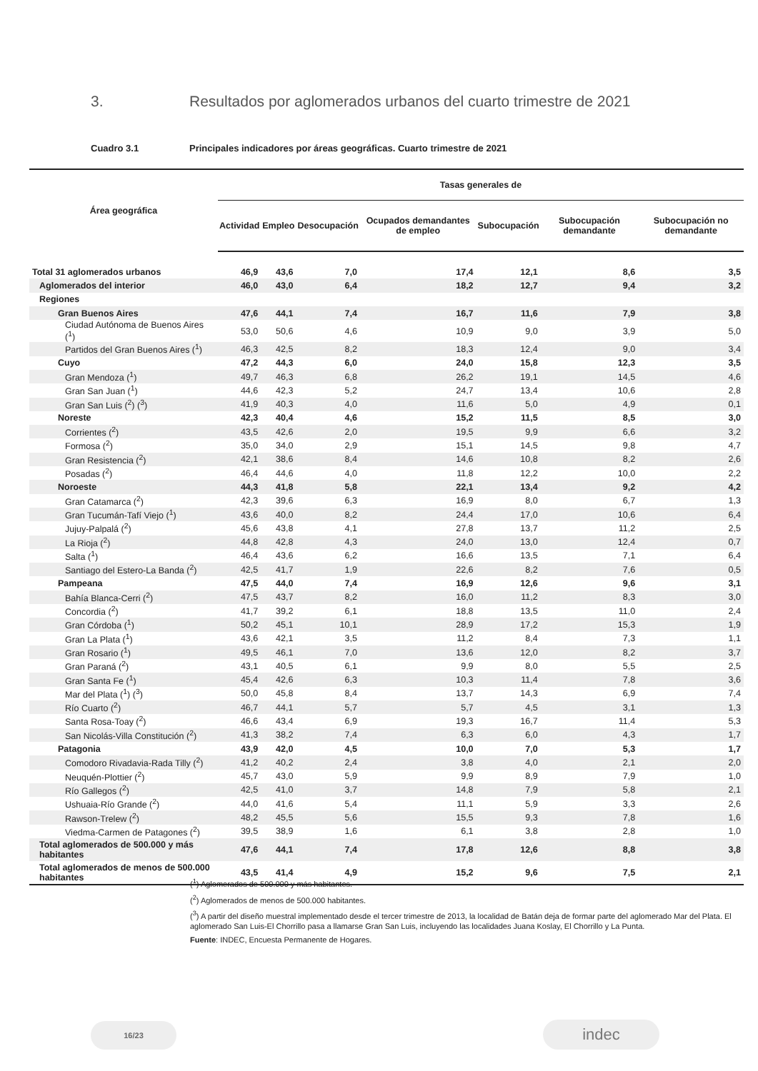3. Resultados por aglomerados urbanos del cuarto trimestre de 2021
Cuadro 3.1 Principales indicadores por áreas geográficas. Cuarto trimestre de 2021
| Área geográfica | Tasas generales de | | | | | | |
| --- | --- | --- | --- | --- | --- | --- | --- |
| | Actividad | Empleo | Desocupación | Ocupados demandantes de empleo | Subocupación | Subocupación demandante | Subocupación no demandante |
| Total 31 aglomerados urbanos | 46,9 | 43,6 | 7,0 | 17,4 | 12,1 | 8,6 | 3,5 |
| Aglomerados del interior | 46,0 | 43,0 | 6,4 | 18,2 | 12,7 | 9,4 | 3,2 |
| Regiones | | | | | | | |
| Gran Buenos Aires | 47,6 | 44,1 | 7,4 | 16,7 | 11,6 | 7,9 | 3,8 |
| Ciudad Autónoma de Buenos Aires (<sup>1</sup>) | 53,0 | 50,6 | 4,6 | 10,9 | 9,0 | 3,9 | 5,0 |
| Partidos del Gran Buenos Aires (<sup>1</sup>) | 46,3 | 42,5 | 8,2 | 18,3 | 12,4 | 9,0 | 3,4 |
| Cuyo | 47,2 | 44,3 | 6,0 | 24,0 | 15,8 | 12,3 | 3,5 |
| Gran Mendoza (<sup>1</sup>) | 49,7 | 46,3 | 6,8 | 26,2 | 19,1 | 14,5 | 4,6 |
| Gran San Juan (<sup>1</sup>) | 44,6 | 42,3 | 5,2 | 24,7 | 13,4 | 10,6 | 2,8 |
| Gran San Luis (<sup>2</sup>) (<sup>3</sup>) | 41,9 | 40,3 | 4,0 | 11,6 | 5,0 | 4,9 | 0,1 |
| Noreste | 42,3 | 40,4 | 4,6 | 15,2 | 11,5 | 8,5 | 3,0 |
| Corrientes (<sup>2</sup>) | 43,5 | 42,6 | 2,0 | 19,5 | 9,9 | 6,6 | 3,2 |
| Formosa (<sup>2</sup>) | 35,0 | 34,0 | 2,9 | 15,1 | 14,5 | 9,8 | 4,7 |
| Gran Resistencia (<sup>2</sup>) | 42,1 | 38,6 | 8,4 | 14,6 | 10,8 | 8,2 | 2,6 |
| Posadas (<sup>2</sup>) | 46,4 | 44,6 | 4,0 | 11,8 | 12,2 | 10,0 | 2,2 |
| Noroeste | 44,3 | 41,8 | 5,8 | 22,1 | 13,4 | 9,2 | 4,2 |
| Gran Catamarca (<sup>2</sup>) | 42,3 | 39,6 | 6,3 | 16,9 | 8,0 | 6,7 | 1,3 |
| Gran Tucumán-Tafí Viejo (<sup>1</sup>) | 43,6 | 40,0 | 8,2 | 24,4 | 17,0 | 10,6 | 6,4 |
| Jujuy-Palpalá (<sup>2</sup>) | 45,6 | 43,8 | 4,1 | 27,8 | 13,7 | 11,2 | 2,5 |
| La Rioja (<sup>2</sup>) | 44,8 | 42,8 | 4,3 | 24,0 | 13,0 | 12,4 | 0,7 |
| Salta (<sup>1</sup>) | 46,4 | 43,6 | 6,2 | 16,6 | 13,5 | 7,1 | 6,4 |
| Santiago del Estero-La Banda (<sup>2</sup>) | 42,5 | 41,7 | 1,9 | 22,6 | 8,2 | 7,6 | 0,5 |
| Pampeana | 47,5 | 44,0 | 7,4 | 16,9 | 12,6 | 9,6 | 3,1 |
| Bahía Blanca-Cerri (<sup>2</sup>) | 47,5 | 43,7 | 8,2 | 16,0 | 11,2 | 8,3 | 3,0 |
| Concordia (<sup>2</sup>) | 41,7 | 39,2 | 6,1 | 18,8 | 13,5 | 11,0 | 2,4 |
| Gran Córdoba (<sup>1</sup>) | 50,2 | 45,1 | 10,1 | 28,9 | 17,2 | 15,3 | 1,9 |
| Gran La Plata (<sup>1</sup>) | 43,6 | 42,1 | 3,5 | 11,2 | 8,4 | 7,3 | 1,1 |
| Gran Rosario (<sup>1</sup>) | 49,5 | 46,1 | 7,0 | 13,6 | 12,0 | 8,2 | 3,7 |
| Gran Paraná (<sup>2</sup>) | 43,1 | 40,5 | 6,1 | 9,9 | 8,0 | 5,5 | 2,5 |
| Gran Santa Fe (<sup>1</sup>) | 45,4 | 42,6 | 6,3 | 10,3 | 11,4 | 7,8 | 3,6 |
| Mar del Plata (<sup>1</sup>) (<sup>3</sup>) | 50,0 | 45,8 | 8,4 | 13,7 | 14,3 | 6,9 | 7,4 |
| Río Cuarto (<sup>2</sup>) | 46,7 | 44,1 | 5,7 | 5,7 | 4,5 | 3,1 | 1,3 |
| Santa Rosa-Toay (<sup>2</sup>) | 46,6 | 43,4 | 6,9 | 19,3 | 16,7 | 11,4 | 5,3 |
| San Nicolás-Villa Constitución (<sup>2</sup>) | 41,3 | 38,2 | 7,4 | 6,3 | 6,0 | 4,3 | 1,7 |
| Patagonia | 43,9 | 42,0 | 4,5 | 10,0 | 7,0 | 5,3 | 1,7 |
| Comodoro Rivadavia-Rada Tilly (<sup>2</sup>) | 41,2 | 40,2 | 2,4 | 3,8 | 4,0 | 2,1 | 2,0 |
| Neuquén-Plottier (<sup>2</sup>) | 45,7 | 43,0 | 5,9 | 9,9 | 8,9 | 7,9 | 1,0 |
| Río Gallegos (<sup>2</sup>) | 42,5 | 41,0 | 3,7 | 14,8 | 7,9 | 5,8 | 2,1 |
| Ushuaia-Río Grande (<sup>2</sup>) | 44,0 | 41,6 | 5,4 | 11,1 | 5,9 | 3,3 | 2,6 |
| Rawson-Trelew (<sup>2</sup>) | 48,2 | 45,5 | 5,6 | 15,5 | 9,3 | 7,8 | 1,6 |
| Viedma-Carmen de Patagones (<sup>2</sup>) | 39,5 | 38,9 | 1,6 | 6,1 | 3,8 | 2,8 | 1,0 |
| Total aglomerados de 500.000 y más habitantes | 47,6 | 44,1 | 7,4 | 17,8 | 12,6 | 8,8 | 3,8 |
| Total aglomerados de menos de 500.000 habitantes | 43,5 | 41,4 | 4,9 | 15,2 | 9,6 | 7,5 | 2,1 |
(<sup>1</sup>) Aglomerados de 500.000 y más habitantes.
(<sup>2</sup>) Aglomerados de menos de 500.000 habitantes.
(<sup>3</sup>) A partir del diseño muestral implementado desde el tercer trimestre de 2013, la localidad de Batán deja de formar parte del aglomerado Mar del Plata. El aglomerado San Luis-El Chorrillo pasa a llamarse Gran San Luis, incluyendo las localidades Juana Koslay, El Chorrillo y La Punta.
Fuente: INDEC, Encuesta Permanente de Hogares.
16/23 indec